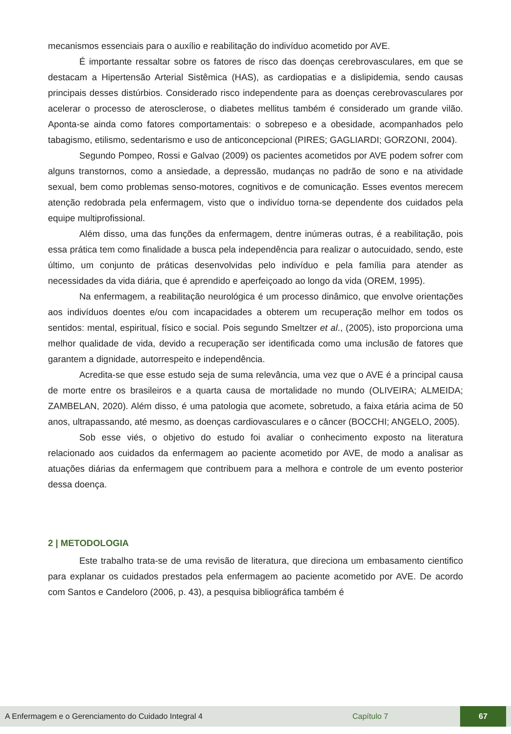mecanismos essenciais para o auxílio e reabilitação do indivíduo acometido por AVE.
É importante ressaltar sobre os fatores de risco das doenças cerebrovasculares, em que se destacam a Hipertensão Arterial Sistêmica (HAS), as cardiopatias e a dislipidemia, sendo causas principais desses distúrbios. Considerado risco independente para as doenças cerebrovasculares por acelerar o processo de aterosclerose, o diabetes mellitus também é considerado um grande vilão. Aponta-se ainda como fatores comportamentais: o sobrepeso e a obesidade, acompanhados pelo tabagismo, etilismo, sedentarismo e uso de anticoncepcional (PIRES; GAGLIARDI; GORZONI, 2004).
Segundo Pompeo, Rossi e Galvao (2009) os pacientes acometidos por AVE podem sofrer com alguns transtornos, como a ansiedade, a depressão, mudanças no padrão de sono e na atividade sexual, bem como problemas senso-motores, cognitivos e de comunicação. Esses eventos merecem atenção redobrada pela enfermagem, visto que o indivíduo torna-se dependente dos cuidados pela equipe multiprofissional.
Além disso, uma das funções da enfermagem, dentre inúmeras outras, é a reabilitação, pois essa prática tem como finalidade a busca pela independência para realizar o autocuidado, sendo, este último, um conjunto de práticas desenvolvidas pelo indivíduo e pela família para atender as necessidades da vida diária, que é aprendido e aperfeiçoado ao longo da vida (OREM, 1995).
Na enfermagem, a reabilitação neurológica é um processo dinâmico, que envolve orientações aos indivíduos doentes e/ou com incapacidades a obterem um recuperação melhor em todos os sentidos: mental, espiritual, físico e social. Pois segundo Smeltzer et al., (2005), isto proporciona uma melhor qualidade de vida, devido a recuperação ser identificada como uma inclusão de fatores que garantem a dignidade, autorrespeito e independência.
Acredita-se que esse estudo seja de suma relevância, uma vez que o AVE é a principal causa de morte entre os brasileiros e a quarta causa de mortalidade no mundo (OLIVEIRA; ALMEIDA; ZAMBELAN, 2020). Além disso, é uma patologia que acomete, sobretudo, a faixa etária acima de 50 anos, ultrapassando, até mesmo, as doenças cardiovasculares e o câncer (BOCCHI; ANGELO, 2005).
Sob esse viés, o objetivo do estudo foi avaliar o conhecimento exposto na literatura relacionado aos cuidados da enfermagem ao paciente acometido por AVE, de modo a analisar as atuações diárias da enfermagem que contribuem para a melhora e controle de um evento posterior dessa doença.
2 | METODOLOGIA
Este trabalho trata-se de uma revisão de literatura, que direciona um embasamento cientifico para explanar os cuidados prestados pela enfermagem ao paciente acometido por AVE. De acordo com Santos e Candeloro (2006, p. 43), a pesquisa bibliográfica também é
A Enfermagem e o Gerenciamento do Cuidado Integral 4 Capítulo 7 67